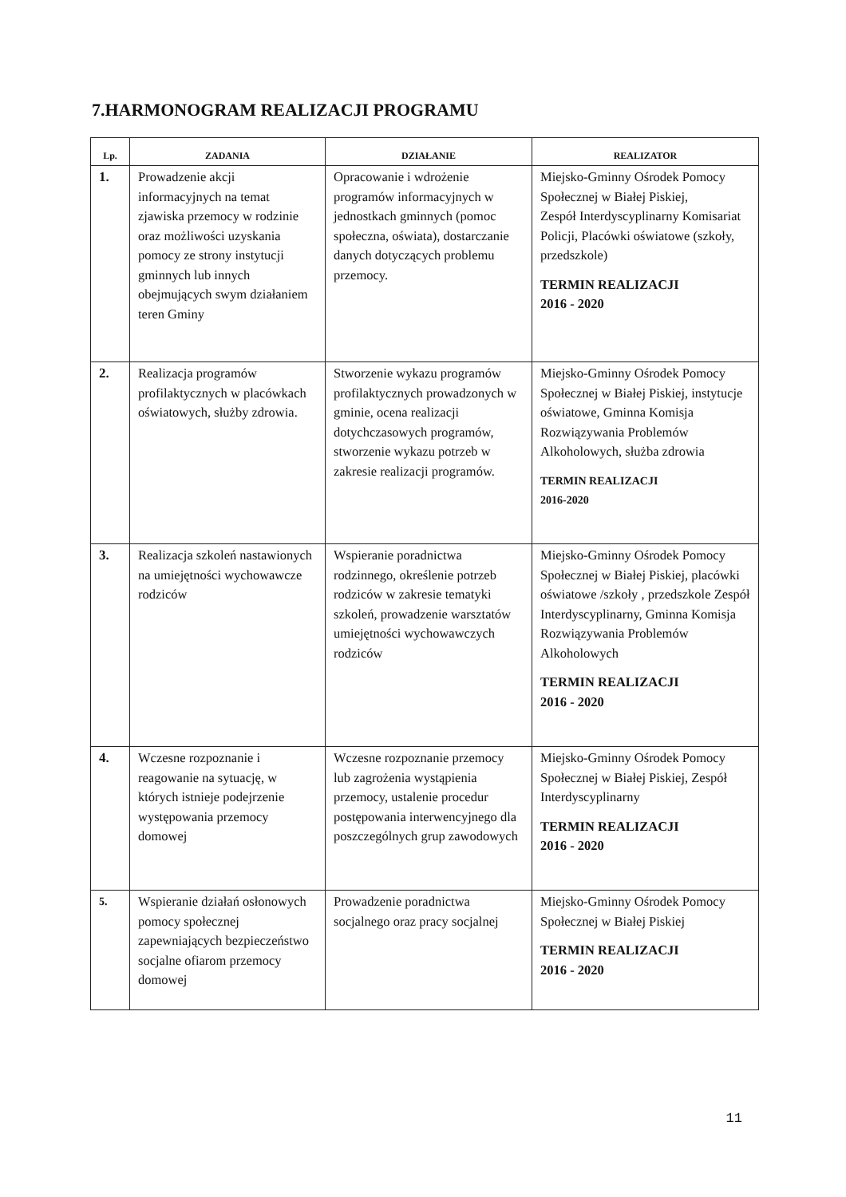7.HARMONOGRAM REALIZACJI PROGRAMU
| Lp. | ZADANIA | DZIAŁANIE | REALIZATOR |
| --- | --- | --- | --- |
| 1. | Prowadzenie akcji informacyjnych na temat zjawiska przemocy w rodzinie oraz możliwości uzyskania pomocy ze strony instytucji gminnych lub innych obejmujących swym działaniem teren Gminy | Opracowanie i wdrożenie programów informacyjnych w jednostkach gminnych (pomoc społeczna, oświata), dostarczanie danych dotyczących problemu przemocy. | Miejsko-Gminny Ośrodek Pomocy Społecznej w Białej Piskiej, Zespół Interdyscyplinarny Komisariat Policji, Placówki oświatowe (szkoły, przedszkole) TERMIN REALIZACJI 2016 - 2020 |
| 2. | Realizacja programów profilaktycznych w placówkach oświatowych, służby zdrowia. | Stworzenie wykazu programów profilaktycznych prowadzonych w gminie, ocena realizacji dotychczasowych programów, stworzenie wykazu potrzeb w zakresie realizacji programów. | Miejsko-Gminny Ośrodek Pomocy Społecznej w Białej Piskiej, instytucje oświatowe, Gminna Komisja Rozwiązywania Problemów Alkoholowych, służba zdrowia TERMIN REALIZACJI 2016-2020 |
| 3. | Realizacja szkoleń nastawionych na umiejętności wychowawcze rodziców | Wspieranie poradnictwa rodzinnego, określenie potrzeb rodziców w zakresie tematyki szkoleń, prowadzenie warsztatów umiejętności wychowawczych rodziców | Miejsko-Gminny Ośrodek Pomocy Społecznej w Białej Piskiej, placówki oświatowe /szkoły , przedszkole Zespół Interdyscyplinarny, Gminna Komisja Rozwiązywania Problemów Alkoholowych TERMIN REALIZACJI 2016 - 2020 |
| 4. | Wczesne rozpoznanie i reagowanie na sytuację, w których istnieje podejrzenie występowania przemocy domowej | Wczesne rozpoznanie przemocy lub zagrożenia wystąpienia przemocy, ustalenie procedur postępowania interwencyjnego dla poszczególnych grup zawodowych | Miejsko-Gminny Ośrodek Pomocy Społecznej w Białej Piskiej, Zespół Interdyscyplinarny TERMIN REALIZACJI 2016 - 2020 |
| 5. | Wspieranie działań osłonowych pomocy społecznej zapewniających bezpieczeństwo socjalne ofiarom przemocy domowej | Prowadzenie poradnictwa socjalnego oraz pracy socjalnej | Miejsko-Gminny Ośrodek Pomocy Społecznej w Białej Piskiej TERMIN REALIZACJI 2016 - 2020 |
11